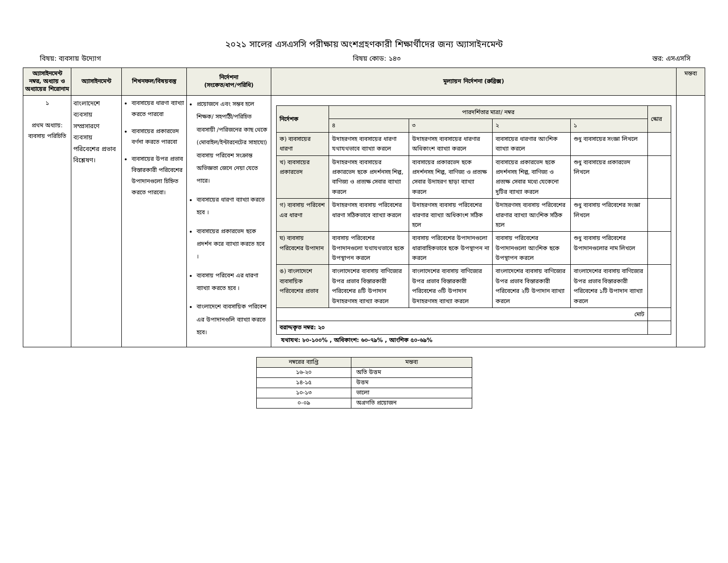২০২১ সালের এসএসসি পরীক্ষায় অংশগ্রহণকারী শিক্ষার্থীদের জন্য অ্যাসাইনমেন্ট
বিষয়: ব্যবসায় উদ্যোগ বিষয় কোড: ১৪৩ স্তর: এসএসসি
| অ্যাসাইনমেন্ট নম্বর, অধ্যায় ও অধ্যায়ের শিরোনাম | অ্যাসাইনমেন্ট | শিখনফল/বিষয়বস্তু | নির্দেশনা (সংকেত/ধাপ/পরিধি) | মূল্যায়ন নির্দেশনা (রুব্রিক্স) | মন্তব্য |
| --- | --- | --- | --- | --- | --- |
| ১ প্রথম অধ্যায়: ব্যবসায় পরিচিতি | বাংলাদেশে ব্যবসায় সম্প্রসারণে ব্যবসায় পরিবেশের প্রভাব বিশ্লেষণ। | ব্যবসায়ের ধারণা ব্যাখ্যা করতে পারবো ব্যবসায়ের প্রকারভেদ বর্ণনা করতে পারবো ব্যবসায়ের উপর প্রভাব বিস্তারকারী পরিবেশের উপাদানগুলো চিহ্নিত করতে পারবো। | প্রয়োজনে এবং সম্ভব হলে শিক্ষক/ সহপাঠী/পরিচিত ব্যবসায়ী /পরিজনের কাছ থেকে (মোবাইল/ইন্টারনেটের সাহায্যে) ব্যবসায় পরিবেশ সংক্রান্ত অভিজ্ঞতা জেনে নেয়া যেতে পারে। ব্যবসায়ের ধারণা ব্যাখ্যা করতে হবে । ব্যবসায়ের প্রকারভেদ ছকে প্রদর্শন করে ব্যাখ্যা করতে হবে । ব্যবসায় পরিবেশ এর ধারণা ব্যাখ্যা করতে হবে । বাংলাদেশে ব্যবসায়িক পরিবেশ এর উপাদানগুলি ব্যাখ্যা করতে হবে। | / নির্দেশক / পারদর্শিতার মাত্রা/ নম্বর / / / / স্কোর / / --- / --- / --- / --- / --- / --- / / / ৪ / ৩ / ২ / ১ / / / ক) ব্যবসায়ের ধারণা / উদাহরণসহ ব্যবসায়ের ধারণা যথাযথভাবে ব্যাখ্যা করলে / উদাহরণসহ ব্যবসায়ের ধারণার অধিকাংশ ব্যাখ্যা করলে / ব্যবসায়ের ধারণার আংশিক ব্যাখ্যা করলে / শুধু ব্যবসায়ের সংজ্ঞা লিখলে / / / খ) ব্যবসায়ের প্রকারভেদ / উদাহরণসহ ব্যবসায়ের প্রকারভেদ ছকে প্রদর্শনসহ শিল্প, বাণিজ্য ও প্রত্যক্ষ সেবার ব্যাখ্যা করলে / ব্যবসায়ের প্রকারভেদ ছকে প্রদর্শনসহ শিল্প, বাণিজ্য ও প্রত্যক্ষ সেবার উদাহরণ ছাড়া ব্যাখ্যা করলে / ব্যবসায়ের প্রকারভেদ ছকে প্রদর্শনসহ শিল্প, বাণিজ্য ও প্রত্যক্ষ সেবার মধ্যে যেকেনো দুটির ব্যাখ্যা করলে / শুধু ব্যবসায়ের প্রকারভেদ লিখলে / / / গ) ব্যবসায় পরিবেশ এর ধারণা / উদাহরণসহ ব্যবসায় পরিবেশের ধারণা সঠিকভাবে ব্যাখ্যা করলে / উদাহরণসহ ব্যবসায় পরিবেশের ধারণার ব্যাখ্যা অধিকাংশ সঠিক হলে / উদাহরণসহ ব্যবসায় পরিবেশের ধারণার ব্যাখ্যা আংশিক সঠিক হলে / শুধু ব্যবসায় পরিবেশের সংজ্ঞা লিখলে / / / ঘ) ব্যবসায় পরিবেশের উপাদান / ব্যবসায় পরিবেশের উপাদানগুলো যথাযথভাবে ছকে উপস্থাপন করলে / ব্যবসায় পরিবেশের উপাদানগুলো ধারাবাহিকভাবে ছকে উপস্থাপন না করলে / ব্যবসায় পরিবেশের উপাদানগুলো আংশিক ছকে উপস্থাপন করলে / শুধু ব্যবসায় পরিবেশের উপাদানগুলোর নাম লিখলে / / / ঙ) বাংলাদেশে ব্যবসায়িক পরিবেশের প্রভাব / বাংলাদেশের ব্যবসায় বাণিজ্যের উপর প্রভাব বিস্তারকারী পরিবেশের ৪টি উপাদান উদাহরণসহ ব্যাখ্যা করলে / বাংলাদেশের ব্যবসায় বাণিজ্যের উপর প্রভাব বিস্তারকারী পরিবেশের ৩টি উপাদান উদাহরণসহ ব্যাখ্যা করলে / বাংলাদেশের ব্যবসায় বাণিজ্যের উপর প্রভাব বিস্তারকারী পরিবেশের ২টি উপাদান ব্যাখ্যা করলে / বাংলাদেশের ব্যবসায় বাণিজ্যের উপর প্রভাব বিস্তারকারী পরিবেশের ১টি উপাদান ব্যাখ্যা করলে / / / মোট / / / / / / / বরাদ্দকৃত নম্বর: ২০ / / / / / / যথাযথ: ৮০-১০০% , অধিকাংশ: ৬০-৭৯% , আংশিক ৫০-৬৯% | |
| নম্বরের ব্যাপ্তি | মন্তব্য |
| --- | --- |
| ১৬-২০ | অতি উত্তম |
| ১৪-১৫ | উত্তম |
| ১০-১৩ | ভালো |
| ০-০৯ | অগ্রগতি প্রয়োজন |